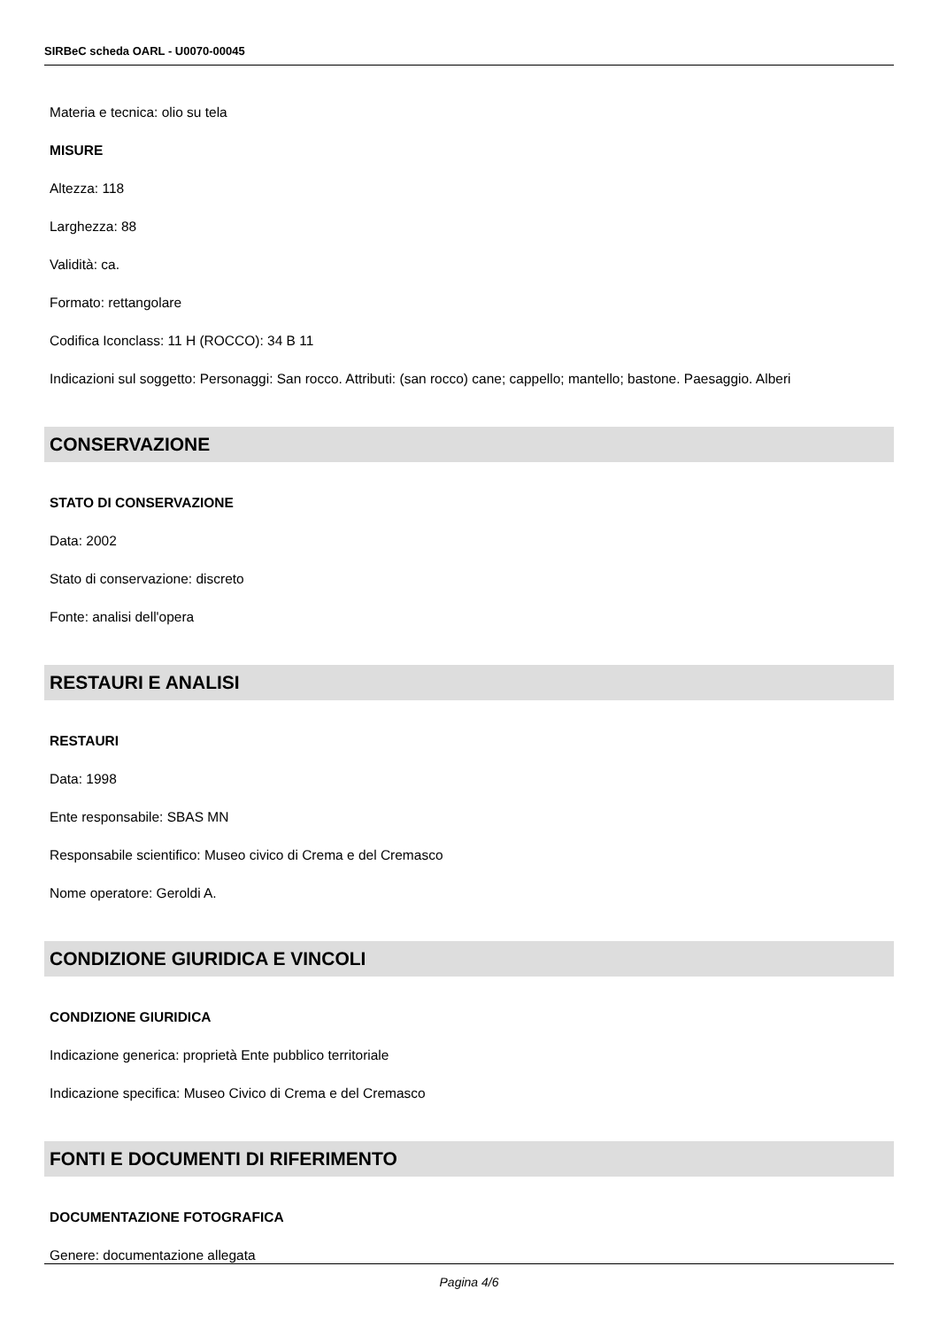SIRBeC scheda OARL - U0070-00045
Materia e tecnica: olio su tela
MISURE
Altezza: 118
Larghezza: 88
Validità: ca.
Formato: rettangolare
Codifica Iconclass: 11 H (ROCCO): 34 B 11
Indicazioni sul soggetto: Personaggi: San rocco. Attributi: (san rocco) cane; cappello; mantello; bastone. Paesaggio. Alberi
CONSERVAZIONE
STATO DI CONSERVAZIONE
Data: 2002
Stato di conservazione: discreto
Fonte: analisi dell'opera
RESTAURI E ANALISI
RESTAURI
Data: 1998
Ente responsabile: SBAS MN
Responsabile scientifico: Museo civico di Crema e del Cremasco
Nome operatore: Geroldi A.
CONDIZIONE GIURIDICA E VINCOLI
CONDIZIONE GIURIDICA
Indicazione generica: proprietà Ente pubblico territoriale
Indicazione specifica: Museo Civico di Crema e del Cremasco
FONTI E DOCUMENTI DI RIFERIMENTO
DOCUMENTAZIONE FOTOGRAFICA
Genere: documentazione allegata
Pagina 4/6